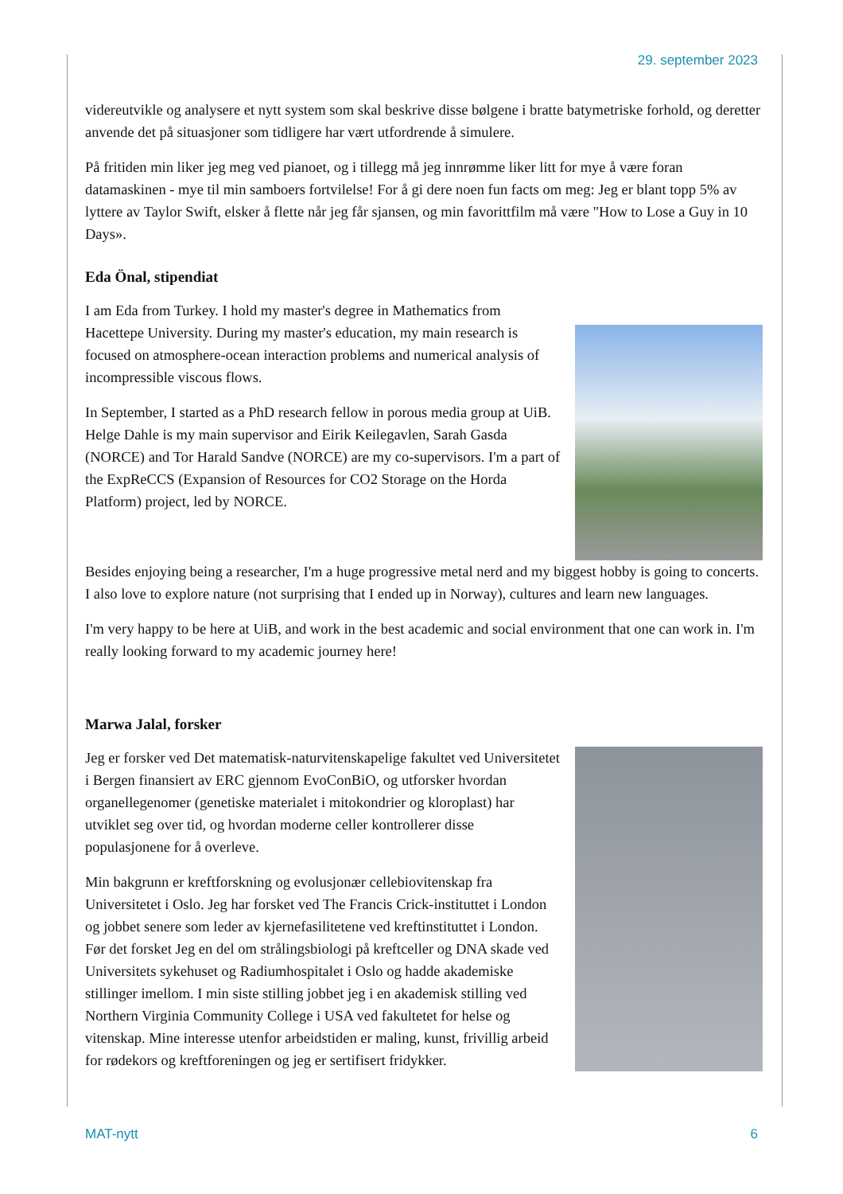29. september 2023
videreutvikle og analysere et nytt system som skal beskrive disse bølgene i bratte batymetriske forhold, og deretter anvende det på situasjoner som tidligere har vært utfordrende å simulere.
På fritiden min liker jeg meg ved pianoet, og i tillegg må jeg innrømme liker litt for mye å være foran datamaskinen - mye til min samboers fortvilelse! For å gi dere noen fun facts om meg: Jeg er blant topp 5% av lyttere av Taylor Swift, elsker å flette når jeg får sjansen, og min favorittfilm må være "How to Lose a Guy in 10 Days».
Eda Önal, stipendiat
I am Eda from Turkey. I hold my master's degree in Mathematics from Hacettepe University. During my master's education, my main research is focused on atmosphere-ocean interaction problems and numerical analysis of incompressible viscous flows.
In September, I started as a PhD research fellow in porous media group at UiB. Helge Dahle is my main supervisor and Eirik Keilegavlen, Sarah Gasda (NORCE) and Tor Harald Sandve (NORCE) are my co-supervisors. I'm a part of the ExpReCCS (Expansion of Resources for CO2 Storage on the Horda Platform) project, led by NORCE.
Besides enjoying being a researcher, I'm a huge progressive metal nerd and my biggest hobby is going to concerts. I also love to explore nature (not surprising that I ended up in Norway), cultures and learn new languages.
I'm very happy to be here at UiB, and work in the best academic and social environment that one can work in. I'm really looking forward to my academic journey here!
Marwa Jalal, forsker
Jeg er forsker ved Det matematisk-naturvitenskapelige fakultet ved Universitetet i Bergen finansiert av ERC gjennom EvoConBiO, og utforsker hvordan organellegenomer (genetiske materialet i mitokondrier og kloroplast) har utviklet seg over tid, og hvordan moderne celler kontrollerer disse populasjonene for å overleve.
Min bakgrunn er kreftforskning og evolusjonær cellebiovitenskap fra Universitetet i Oslo. Jeg har forsket ved The Francis Crick-instituttet i London og jobbet senere som leder av kjernefasilitetene ved kreftinstituttet i London. Før det forsket Jeg en del om strålingsbiologi på kreftceller og DNA skade ved Universitets sykehuset og Radiumhospitalet i Oslo og hadde akademiske stillinger imellom. I min siste stilling jobbet jeg i en akademisk stilling ved Northern Virginia Community College i USA ved fakultetet for helse og vitenskap. Mine interesse utenfor arbeidstiden er maling, kunst, frivillig arbeid for rødekors og kreftforeningen og jeg er sertifisert fridykker.
MAT-nytt 6